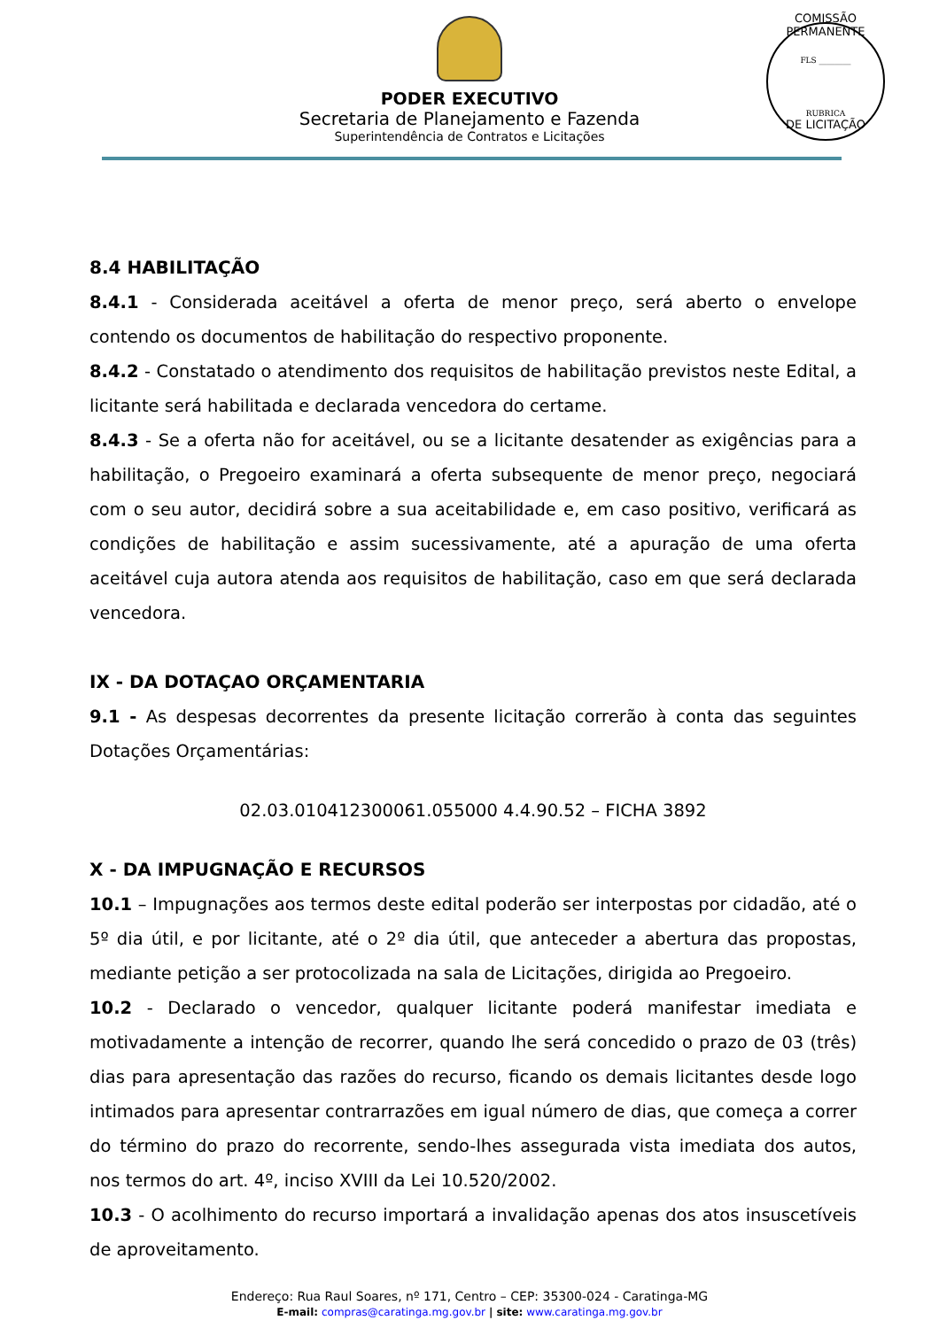PODER EXECUTIVO
Secretaria de Planejamento e Fazenda
Superintendência de Contratos e Licitações
COMISSÃO PERMANENTE
FLS ________
RUBRICA
DE LICITAÇÃO
8.4 HABILITAÇÃO
8.4.1 - Considerada aceitável a oferta de menor preço, será aberto o envelope contendo os documentos de habilitação do respectivo proponente.
8.4.2 - Constatado o atendimento dos requisitos de habilitação previstos neste Edital, a licitante será habilitada e declarada vencedora do certame.
8.4.3 - Se a oferta não for aceitável, ou se a licitante desatender as exigências para a habilitação, o Pregoeiro examinará a oferta subsequente de menor preço, negociará com o seu autor, decidirá sobre a sua aceitabilidade e, em caso positivo, verificará as condições de habilitação e assim sucessivamente, até a apuração de uma oferta aceitável cuja autora atenda aos requisitos de habilitação, caso em que será declarada vencedora.
IX - DA DOTAÇAO ORÇAMENTARIA
9.1 - As despesas decorrentes da presente licitação correrão à conta das seguintes Dotações Orçamentárias:
02.03.010412300061.055000 4.4.90.52 – FICHA 3892
X - DA IMPUGNAÇÃO E RECURSOS
10.1 – Impugnações aos termos deste edital poderão ser interpostas por cidadão, até o 5º dia útil, e por licitante, até o 2º dia útil, que anteceder a abertura das propostas, mediante petição a ser protocolizada na sala de Licitações, dirigida ao Pregoeiro.
10.2 - Declarado o vencedor, qualquer licitante poderá manifestar imediata e motivadamente a intenção de recorrer, quando lhe será concedido o prazo de 03 (três) dias para apresentação das razões do recurso, ficando os demais licitantes desde logo intimados para apresentar contrarrazões em igual número de dias, que começa a correr do término do prazo do recorrente, sendo-lhes assegurada vista imediata dos autos, nos termos do art. 4º, inciso XVIII da Lei 10.520/2002.
10.3 - O acolhimento do recurso importará a invalidação apenas dos atos insuscetíveis de aproveitamento.
Endereço: Rua Raul Soares, nº 171, Centro – CEP: 35300-024 - Caratinga-MG
E-mail: compras@caratinga.mg.gov.br | site: www.caratinga.mg.gov.br